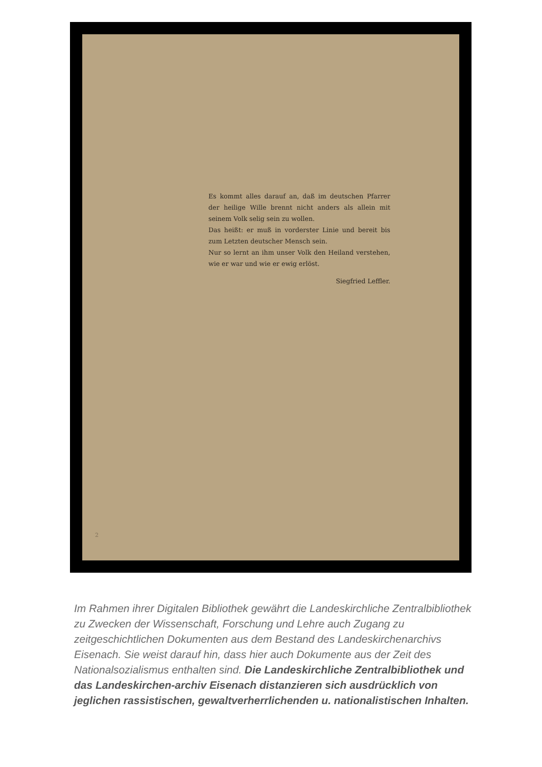Es kommt alles darauf an, daß im deutschen Pfarrer der heilige Wille brennt nicht anders als allein mit seinem Volk selig sein zu wollen.
Das heißt: er muß in vorderster Linie und bereit bis zum Letzten deutscher Mensch sein.
Nur so lernt an ihm unser Volk den Heiland verstehen, wie er war und wie er ewig erlöst.
Siegfried Leffler.
2
Im Rahmen ihrer Digitalen Bibliothek gewährt die Landeskirchliche Zentralbibliothek zu Zwecken der Wissenschaft, Forschung und Lehre auch Zugang zu zeitgeschichtlichen Dokumenten aus dem Bestand des Landeskirchenarchivs Eisenach. Sie weist darauf hin, dass hier auch Dokumente aus der Zeit des Nationalsozialismus enthalten sind. Die Landeskirchliche Zentralbibliothek und das Landeskirchen-archiv Eisenach distanzieren sich ausdrücklich von jeglichen rassistischen, gewaltverherrlichenden u. nationalistischen Inhalten.